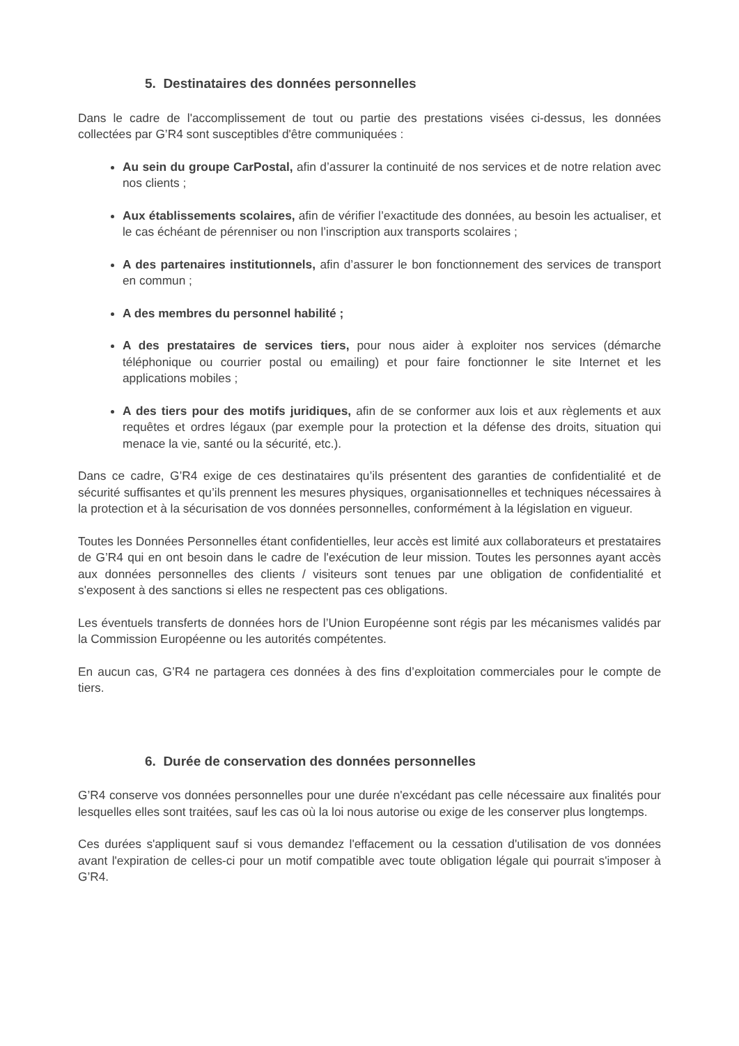5. Destinataires des données personnelles
Dans le cadre de l'accomplissement de tout ou partie des prestations visées ci-dessus, les données collectées par G’R4 sont susceptibles d'être communiquées :
Au sein du groupe CarPostal, afin d’assurer la continuité de nos services et de notre relation avec nos clients ;
Aux établissements scolaires, afin de vérifier l’exactitude des données, au besoin les actualiser, et le cas échéant de pérenniser ou non l’inscription aux transports scolaires ;
A des partenaires institutionnels, afin d’assurer le bon fonctionnement des services de transport en commun ;
A des membres du personnel habilité ;
A des prestataires de services tiers, pour nous aider à exploiter nos services (démarche téléphonique ou courrier postal ou emailing) et pour faire fonctionner le site Internet et les applications mobiles ;
A des tiers pour des motifs juridiques, afin de se conformer aux lois et aux règlements et aux requêtes et ordres légaux (par exemple pour la protection et la défense des droits, situation qui menace la vie, santé ou la sécurité, etc.).
Dans ce cadre, G’R4 exige de ces destinataires qu’ils présentent des garanties de confidentialité et de sécurité suffisantes et qu’ils prennent les mesures physiques, organisationnelles et techniques nécessaires à la protection et à la sécurisation de vos données personnelles, conformément à la législation en vigueur.
Toutes les Données Personnelles étant confidentielles, leur accès est limité aux collaborateurs et prestataires de G’R4 qui en ont besoin dans le cadre de l'exécution de leur mission. Toutes les personnes ayant accès aux données personnelles des clients / visiteurs sont tenues par une obligation de confidentialité et s'exposent à des sanctions si elles ne respectent pas ces obligations.
Les éventuels transferts de données hors de l’Union Européenne sont régis par les mécanismes validés par la Commission Européenne ou les autorités compétentes.
En aucun cas, G’R4 ne partagera ces données à des fins d’exploitation commerciales pour le compte de tiers.
6. Durée de conservation des données personnelles
G’R4 conserve vos données personnelles pour une durée n'excédant pas celle nécessaire aux finalités pour lesquelles elles sont traitées, sauf les cas où la loi nous autorise ou exige de les conserver plus longtemps.
Ces durées s'appliquent sauf si vous demandez l'effacement ou la cessation d'utilisation de vos données avant l'expiration de celles-ci pour un motif compatible avec toute obligation légale qui pourrait s'imposer à G’R4.